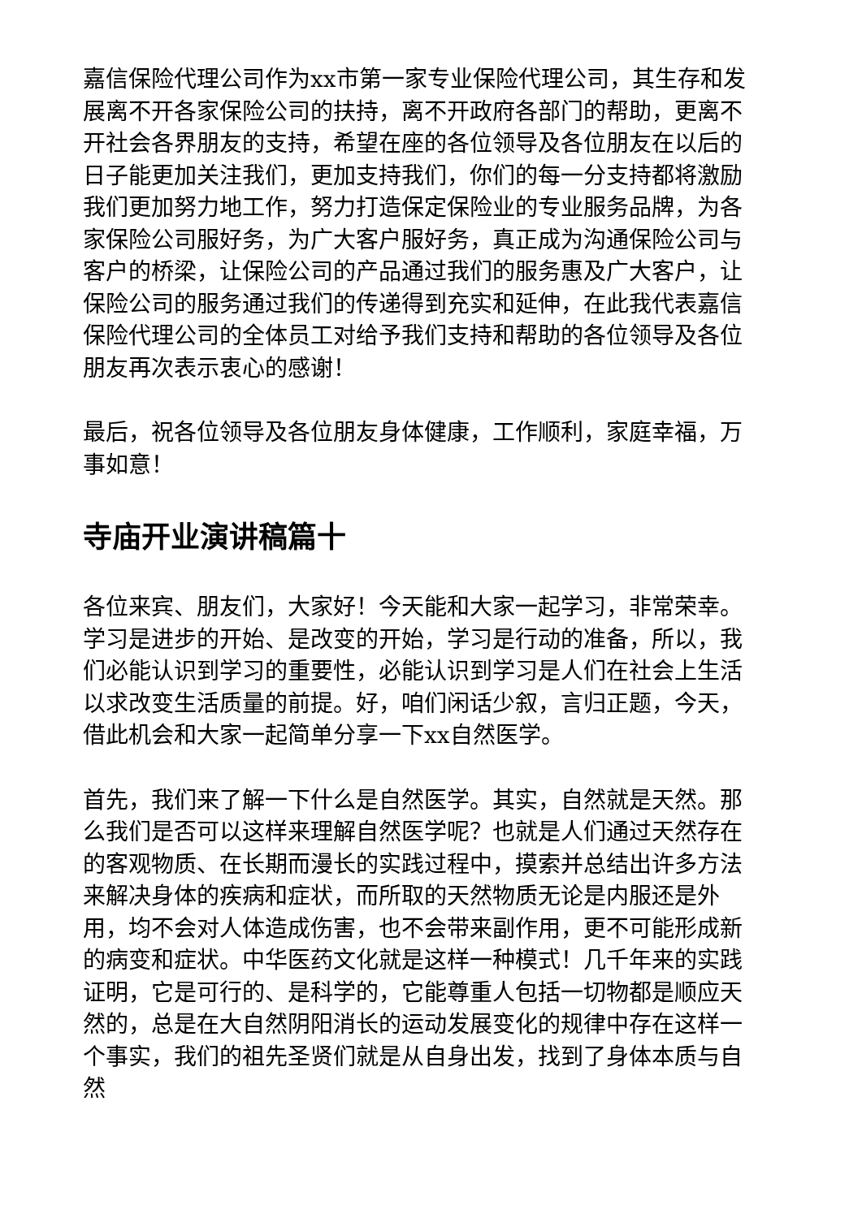嘉信保险代理公司作为xx市第一家专业保险代理公司，其生存和发展离不开各家保险公司的扶持，离不开政府各部门的帮助，更离不开社会各界朋友的支持，希望在座的各位领导及各位朋友在以后的日子能更加关注我们，更加支持我们，你们的每一分支持都将激励我们更加努力地工作，努力打造保定保险业的专业服务品牌，为各家保险公司服好务，为广大客户服好务，真正成为沟通保险公司与客户的桥梁，让保险公司的产品通过我们的服务惠及广大客户，让保险公司的服务通过我们的传递得到充实和延伸，在此我代表嘉信保险代理公司的全体员工对给予我们支持和帮助的各位领导及各位朋友再次表示衷心的感谢！
最后，祝各位领导及各位朋友身体健康，工作顺利，家庭幸福，万事如意！
寺庙开业演讲稿篇十
各位来宾、朋友们，大家好！今天能和大家一起学习，非常荣幸。学习是进步的开始、是改变的开始，学习是行动的准备，所以，我们必能认识到学习的重要性，必能认识到学习是人们在社会上生活以求改变生活质量的前提。好，咱们闲话少叙，言归正题，今天，借此机会和大家一起简单分享一下xx自然医学。
首先，我们来了解一下什么是自然医学。其实，自然就是天然。那么我们是否可以这样来理解自然医学呢？也就是人们通过天然存在的客观物质、在长期而漫长的实践过程中，摸索并总结出许多方法来解决身体的疾病和症状，而所取的天然物质无论是内服还是外用，均不会对人体造成伤害，也不会带来副作用，更不可能形成新的病变和症状。中华医药文化就是这样一种模式！几千年来的实践证明，它是可行的、是科学的，它能尊重人包括一切物都是顺应天然的，总是在大自然阴阳消长的运动发展变化的规律中存在这样一个事实，我们的祖先圣贤们就是从自身出发，找到了身体本质与自然